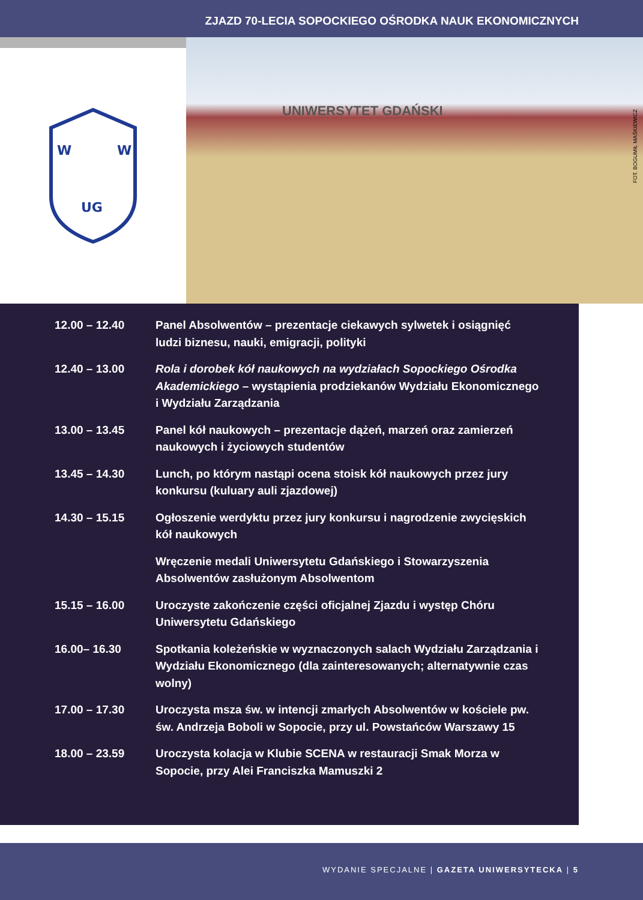ZJAZD 70-LECIA SOPOCKIEGO OŚRODKA NAUK EKONOMICZNYCH
W
W
UG
UNIWERSYTET GDAŃSKI
FOT. BOGUMIŁ MAŚKIEWICZ
12.00 – 12.40 Panel Absolwentów – prezentacje ciekawych sylwetek i osiągnięć ludzi biznesu, nauki, emigracji, polityki
12.40 – 13.00 Rola i dorobek kół naukowych na wydziałach Sopockiego Ośrodka Akademickiego – wystąpienia prodziekanów Wydziału Ekonomicznego i Wydziału Zarządzania
13.00 – 13.45 Panel kół naukowych – prezentacje dążeń, marzeń oraz zamierzeń naukowych i życiowych studentów
13.45 – 14.30 Lunch, po którym nastąpi ocena stoisk kół naukowych przez jury konkursu (kuluary auli zjazdowej)
14.30 – 15.15 Ogłoszenie werdyktu przez jury konkursu i nagrodzenie zwycięskich kół naukowych
Wręczenie medali Uniwersytetu Gdańskiego i Stowarzyszenia Absolwentów zasłużonym Absolwentom
15.15 – 16.00 Uroczyste zakończenie części oficjalnej Zjazdu i występ Chóru Uniwersytetu Gdańskiego
16.00– 16.30 Spotkania koleżeńskie w wyznaczonych salach Wydziału Zarządzania i Wydziału Ekonomicznego (dla zainteresowanych; alternatywnie czas wolny)
17.00 – 17.30 Uroczysta msza św. w intencji zmarłych Absolwentów w kościele pw. św. Andrzeja Boboli w Sopocie, przy ul. Powstańców Warszawy 15
18.00 – 23.59 Uroczysta kolacja w Klubie SCENA w restauracji Smak Morza w Sopocie, przy Alei Franciszka Mamuszki 2
WYDANIE SPECJALNE | GAZETA UNIWERSYTECKA | 5